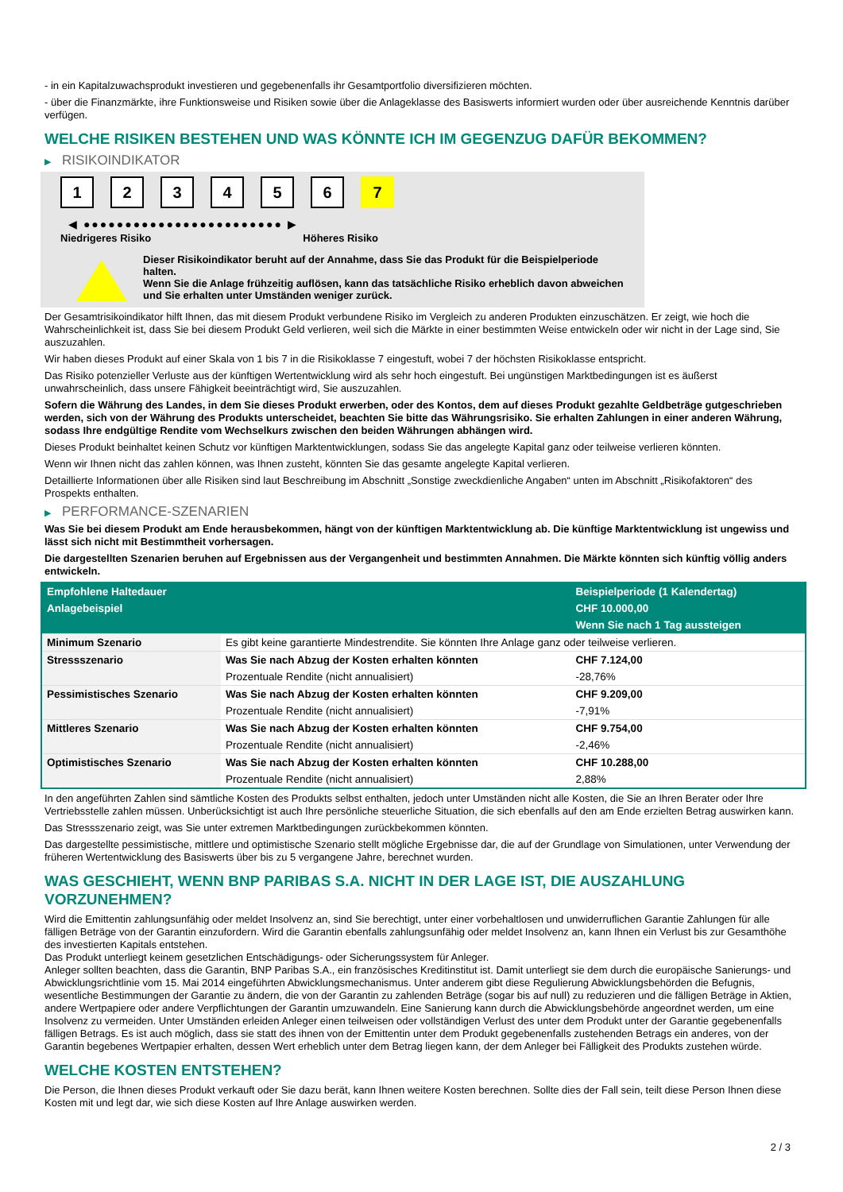- in ein Kapitalzuwachsprodukt investieren und gegebenenfalls ihr Gesamtportfolio diversifizieren möchten.
- über die Finanzmärkte, ihre Funktionsweise und Risiken sowie über die Anlageklasse des Basiswerts informiert wurden oder über ausreichende Kenntnis darüber verfügen.
WELCHE RISIKEN BESTEHEN UND WAS KÖNNTE ICH IM GEGENZUG DAFÜR BEKOMMEN?
▶ RISIKOINDIKATOR
1 2 3 4 5 6 7
◀ ●●●●●●●●●●●●●●●●●●●●●●●● ▶
Niedrigeres Risiko Höheres Risiko
Dieser Risikoindikator beruht auf der Annahme, dass Sie das Produkt für die Beispielperiode halten.
Wenn Sie die Anlage frühzeitig auflösen, kann das tatsächliche Risiko erheblich davon abweichen und Sie erhalten unter Umständen weniger zurück.
Der Gesamtrisikoindikator hilft Ihnen, das mit diesem Produkt verbundene Risiko im Vergleich zu anderen Produkten einzuschätzen. Er zeigt, wie hoch die Wahrscheinlichkeit ist, dass Sie bei diesem Produkt Geld verlieren, weil sich die Märkte in einer bestimmten Weise entwickeln oder wir nicht in der Lage sind, Sie auszuzahlen.
Wir haben dieses Produkt auf einer Skala von 1 bis 7 in die Risikoklasse 7 eingestuft, wobei 7 der höchsten Risikoklasse entspricht.
Das Risiko potenzieller Verluste aus der künftigen Wertentwicklung wird als sehr hoch eingestuft. Bei ungünstigen Marktbedingungen ist es äußerst unwahrscheinlich, dass unsere Fähigkeit beeinträchtigt wird, Sie auszuzahlen.
Sofern die Währung des Landes, in dem Sie dieses Produkt erwerben, oder des Kontos, dem auf dieses Produkt gezahlte Geldbeträge gutgeschrieben werden, sich von der Währung des Produkts unterscheidet, beachten Sie bitte das Währungsrisiko. Sie erhalten Zahlungen in einer anderen Währung, sodass Ihre endgültige Rendite vom Wechselkurs zwischen den beiden Währungen abhängen wird.
Dieses Produkt beinhaltet keinen Schutz vor künftigen Marktentwicklungen, sodass Sie das angelegte Kapital ganz oder teilweise verlieren könnten.
Wenn wir Ihnen nicht das zahlen können, was Ihnen zusteht, könnten Sie das gesamte angelegte Kapital verlieren.
Detaillierte Informationen über alle Risiken sind laut Beschreibung im Abschnitt „Sonstige zweckdienliche Angaben“ unten im Abschnitt „Risikofaktoren“ des Prospekts enthalten.
▶ PERFORMANCE-SZENARIEN
Was Sie bei diesem Produkt am Ende herausbekommen, hängt von der künftigen Marktentwicklung ab. Die künftige Marktentwicklung ist ungewiss und lässt sich nicht mit Bestimmtheit vorhersagen.
Die dargestellten Szenarien beruhen auf Ergebnissen aus der Vergangenheit und bestimmten Annahmen. Die Märkte könnten sich künftig völlig anders entwickeln.
| Empfohlene Haltedauer | | Beispielperiode (1 Kalendertag) |
| --- | --- | --- |
| Anlagebeispiel | | CHF 10.000,00 |
| | | Wenn Sie nach 1 Tag aussteigen |
| Minimum Szenario | Es gibt keine garantierte Mindestrendite. Sie könnten Ihre Anlage ganz oder teilweise verlieren. | |
| Stressszenario | Was Sie nach Abzug der Kosten erhalten könnten | CHF 7.124,00 |
| | Prozentuale Rendite (nicht annualisiert) | -28,76% |
| Pessimistisches Szenario | Was Sie nach Abzug der Kosten erhalten könnten | CHF 9.209,00 |
| | Prozentuale Rendite (nicht annualisiert) | -7,91% |
| Mittleres Szenario | Was Sie nach Abzug der Kosten erhalten könnten | CHF 9.754,00 |
| | Prozentuale Rendite (nicht annualisiert) | -2,46% |
| Optimistisches Szenario | Was Sie nach Abzug der Kosten erhalten könnten | CHF 10.288,00 |
| | Prozentuale Rendite (nicht annualisiert) | 2,88% |
In den angeführten Zahlen sind sämtliche Kosten des Produkts selbst enthalten, jedoch unter Umständen nicht alle Kosten, die Sie an Ihren Berater oder Ihre Vertriebsstelle zahlen müssen. Unberücksichtigt ist auch Ihre persönliche steuerliche Situation, die sich ebenfalls auf den am Ende erzielten Betrag auswirken kann.
Das Stressszenario zeigt, was Sie unter extremen Marktbedingungen zurückbekommen könnten.
Das dargestellte pessimistische, mittlere und optimistische Szenario stellt mögliche Ergebnisse dar, die auf der Grundlage von Simulationen, unter Verwendung der früheren Wertentwicklung des Basiswerts über bis zu 5 vergangene Jahre, berechnet wurden.
WAS GESCHIEHT, WENN BNP PARIBAS S.A. NICHT IN DER LAGE IST, DIE AUSZAHLUNG VORZUNEHMEN?
Wird die Emittentin zahlungsunfähig oder meldet Insolvenz an, sind Sie berechtigt, unter einer vorbehaltlosen und unwiderruflichen Garantie Zahlungen für alle fälligen Beträge von der Garantin einzufordern. Wird die Garantin ebenfalls zahlungsunfähig oder meldet Insolvenz an, kann Ihnen ein Verlust bis zur Gesamthöhe des investierten Kapitals entstehen.
Das Produkt unterliegt keinem gesetzlichen Entschädigungs- oder Sicherungssystem für Anleger.
Anleger sollten beachten, dass die Garantin, BNP Paribas S.A., ein französisches Kreditinstitut ist. Damit unterliegt sie dem durch die europäische Sanierungs- und Abwicklungsrichtlinie vom 15. Mai 2014 eingeführten Abwicklungsmechanismus. Unter anderem gibt diese Regulierung Abwicklungsbehörden die Befugnis, wesentliche Bestimmungen der Garantie zu ändern, die von der Garantin zu zahlenden Beträge (sogar bis auf null) zu reduzieren und die fälligen Beträge in Aktien, andere Wertpapiere oder andere Verpflichtungen der Garantin umzuwandeln. Eine Sanierung kann durch die Abwicklungsbehörde angeordnet werden, um eine Insolvenz zu vermeiden. Unter Umständen erleiden Anleger einen teilweisen oder vollständigen Verlust des unter dem Produkt unter der Garantie gegebenenfalls fälligen Betrags. Es ist auch möglich, dass sie statt des ihnen von der Emittentin unter dem Produkt gegebenenfalls zustehenden Betrags ein anderes, von der Garantin begebenes Wertpapier erhalten, dessen Wert erheblich unter dem Betrag liegen kann, der dem Anleger bei Fälligkeit des Produkts zustehen würde.
WELCHE KOSTEN ENTSTEHEN?
Die Person, die Ihnen dieses Produkt verkauft oder Sie dazu berät, kann Ihnen weitere Kosten berechnen. Sollte dies der Fall sein, teilt diese Person Ihnen diese Kosten mit und legt dar, wie sich diese Kosten auf Ihre Anlage auswirken werden.
2 / 3